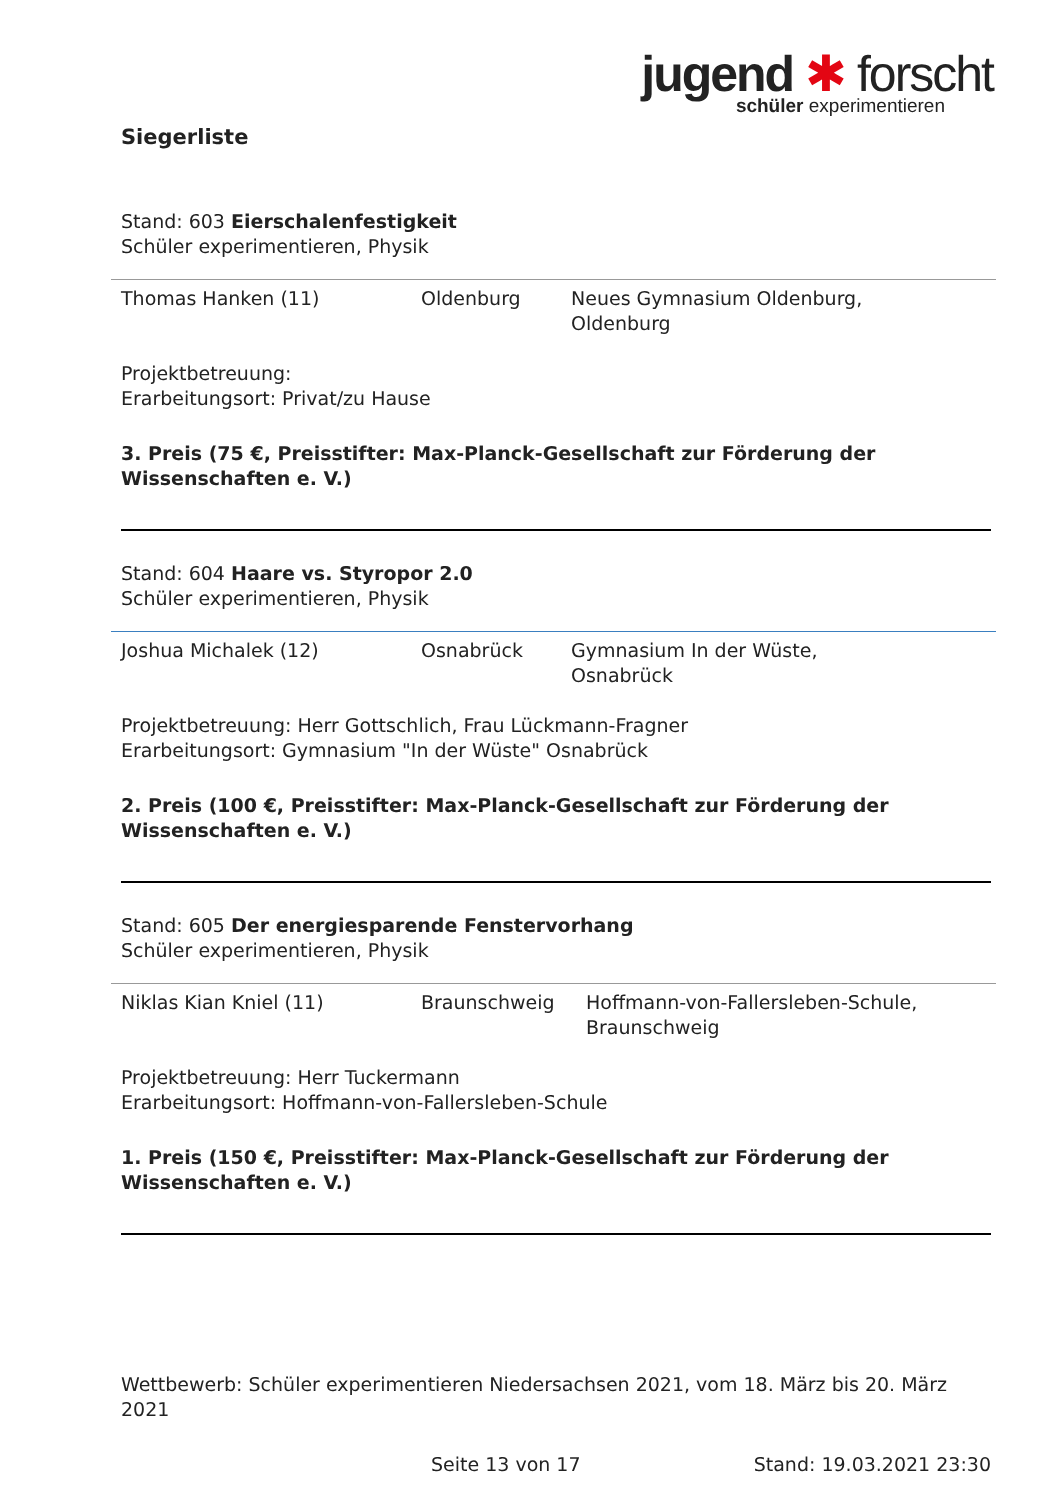jugend ✱ forscht
schüler experimentieren
Siegerliste
Stand: 603 Eierschalenfestigkeit
Schüler experimentieren, Physik
| Thomas Hanken (11) | Oldenburg | Neues Gymnasium Oldenburg, Oldenburg |
Projektbetreuung:
Erarbeitungsort: Privat/zu Hause
3. Preis (75 €, Preisstifter: Max-Planck-Gesellschaft zur Förderung der Wissenschaften e. V.)
Stand: 604 Haare vs. Styropor 2.0
Schüler experimentieren, Physik
| Joshua Michalek (12) | Osnabrück | Gymnasium In der Wüste, Osnabrück |
Projektbetreuung: Herr Gottschlich, Frau Lückmann-Fragner
Erarbeitungsort: Gymnasium "In der Wüste" Osnabrück
2. Preis (100 €, Preisstifter: Max-Planck-Gesellschaft zur Förderung der Wissenschaften e. V.)
Stand: 605 Der energiesparende Fenstervorhang
Schüler experimentieren, Physik
| Niklas Kian Kniel (11) | Braunschweig | Hoffmann-von-Fallersleben-Schule, Braunschweig |
Projektbetreuung: Herr Tuckermann
Erarbeitungsort: Hoffmann-von-Fallersleben-Schule
1. Preis (150 €, Preisstifter: Max-Planck-Gesellschaft zur Förderung der Wissenschaften e. V.)
Wettbewerb: Schüler experimentieren Niedersachsen 2021, vom 18. März bis 20. März 2021
Seite 13 von 17 Stand: 19.03.2021 23:30